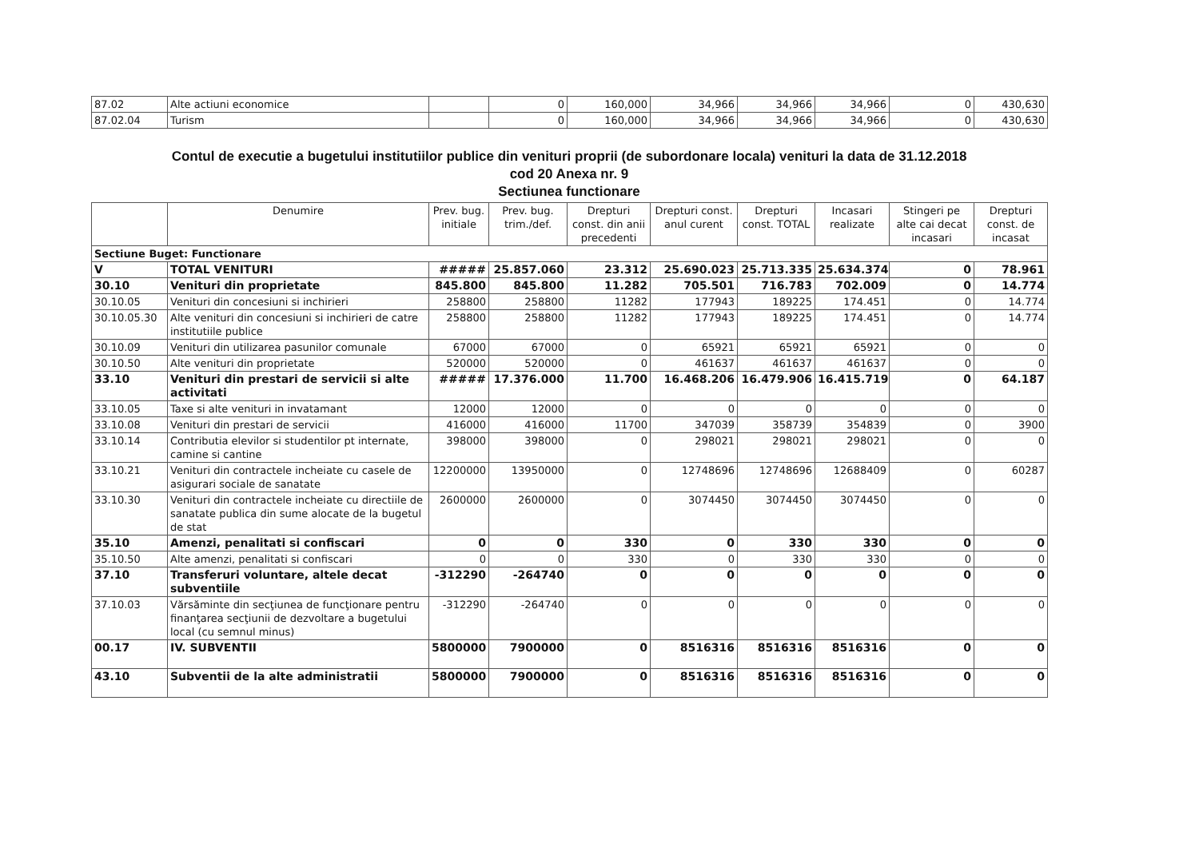| 87.02 | Alte actiuni economice | | 0 | 160,000 | 34,966 | 34,966 | 34,966 | 0 | 430,630 |
| 87.02.04 | Turism | | 0 | 160,000 | 34,966 | 34,966 | 34,966 | 0 | 430,630 |
Contul de executie a bugetului institutiilor publice din venituri proprii (de subordonare locala) venituri la data de 31.12.2018
cod 20 Anexa nr. 9
Sectiunea functionare
| | Denumire | Prev. bug. initiale | Prev. bug. trim./def. | Drepturi const. din anii precedenti | Drepturi const. anul curent | Drepturi const. TOTAL | Incasari realizate | Stingeri pe alte cai decat incasari | Drepturi const. de incasat |
| --- | --- | --- | --- | --- | --- | --- | --- | --- | --- |
| Sectiune Buget: Functionare | | | | | | | | | |
| V | TOTAL VENITURI | ##### | 25.857.060 | 23.312 | 25.690.023 | 25.713.335 | 25.634.374 | 0 | 78.961 |
| 30.10 | Venituri din proprietate | 845.800 | 845.800 | 11.282 | 705.501 | 716.783 | 702.009 | 0 | 14.774 |
| 30.10.05 | Venituri din concesiuni si inchirieri | 258800 | 258800 | 11282 | 177943 | 189225 | 174.451 | 0 | 14.774 |
| 30.10.05.30 | Alte venituri din concesiuni si inchirieri de catre institutiile publice | 258800 | 258800 | 11282 | 177943 | 189225 | 174.451 | 0 | 14.774 |
| 30.10.09 | Venituri din utilizarea pasunilor comunale | 67000 | 67000 | 0 | 65921 | 65921 | 65921 | 0 | 0 |
| 30.10.50 | Alte venituri din proprietate | 520000 | 520000 | 0 | 461637 | 461637 | 461637 | 0 | 0 |
| 33.10 | Venituri din prestari de servicii si alte activitati | ##### | 17.376.000 | 11.700 | 16.468.206 | 16.479.906 | 16.415.719 | 0 | 64.187 |
| 33.10.05 | Taxe si alte venituri in invatamant | 12000 | 12000 | 0 | 0 | 0 | 0 | 0 | 0 |
| 33.10.08 | Venituri din prestari de servicii | 416000 | 416000 | 11700 | 347039 | 358739 | 354839 | 0 | 3900 |
| 33.10.14 | Contributia elevilor si studentilor pt internate, camine si cantine | 398000 | 398000 | 0 | 298021 | 298021 | 298021 | 0 | 0 |
| 33.10.21 | Venituri din contractele incheiate cu casele de asigurari sociale de sanatate | 12200000 | 13950000 | 0 | 12748696 | 12748696 | 12688409 | 0 | 60287 |
| 33.10.30 | Venituri din contractele incheiate cu directiile de sanatate publica din sume alocate de la bugetul de stat | 2600000 | 2600000 | 0 | 3074450 | 3074450 | 3074450 | 0 | 0 |
| 35.10 | Amenzi, penalitati si confiscari | 0 | 0 | 330 | 0 | 330 | 330 | 0 | 0 |
| 35.10.50 | Alte amenzi, penalitati si confiscari | 0 | 0 | 330 | 0 | 330 | 330 | 0 | 0 |
| 37.10 | Transferuri voluntare, altele decat subventiile | -312290 | -264740 | 0 | 0 | 0 | 0 | 0 | 0 |
| 37.10.03 | Vărsăminte din secţiunea de funcţionare pentru finanţarea secţiunii de dezvoltare a bugetului local (cu semnul minus) | -312290 | -264740 | 0 | 0 | 0 | 0 | 0 | 0 |
| 00.17 | IV. SUBVENTII | 5800000 | 7900000 | 0 | 8516316 | 8516316 | 8516316 | 0 | 0 |
| 43.10 | Subventii de la alte administratii | 5800000 | 7900000 | 0 | 8516316 | 8516316 | 8516316 | 0 | 0 |